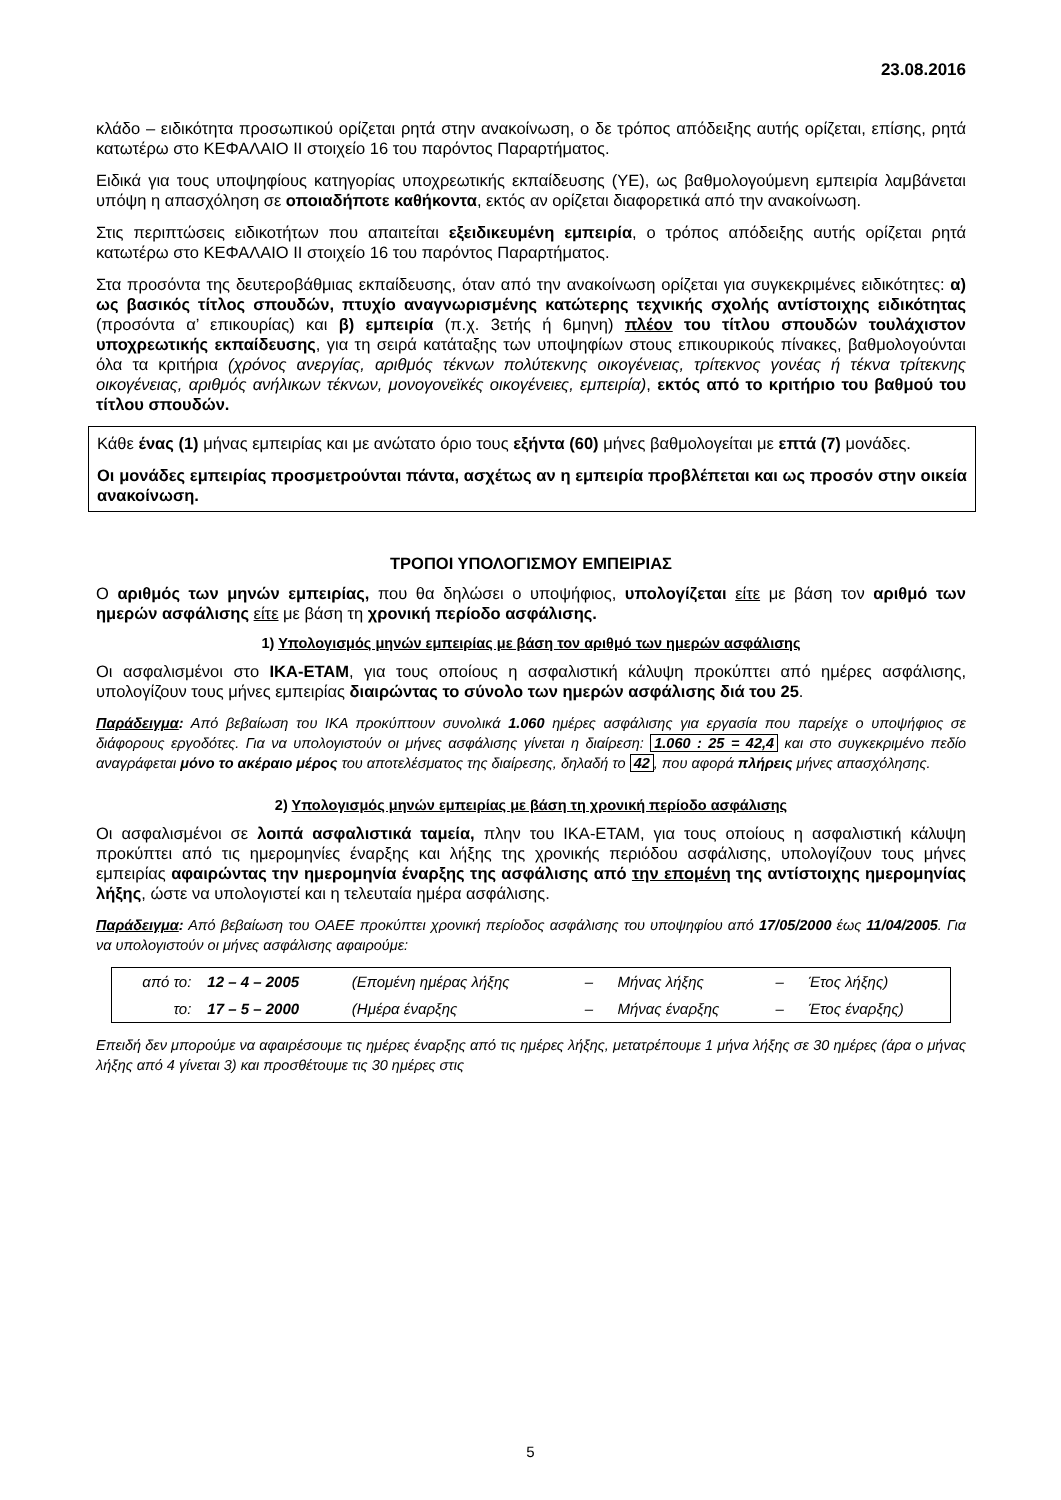23.08.2016
κλάδο – ειδικότητα προσωπικού ορίζεται ρητά στην ανακοίνωση, ο δε τρόπος απόδειξης αυτής ορίζεται, επίσης, ρητά κατωτέρω στο ΚΕΦΑΛΑΙΟ ΙΙ στοιχείο 16 του παρόντος Παραρτήματος.
Ειδικά για τους υποψηφίους κατηγορίας υποχρεωτικής εκπαίδευσης (ΥΕ), ως βαθμολογούμενη εμπειρία λαμβάνεται υπόψη η απασχόληση σε οποιαδήποτε καθήκοντα, εκτός αν ορίζεται διαφορετικά από την ανακοίνωση.
Στις περιπτώσεις ειδικοτήτων που απαιτείται εξειδικευμένη εμπειρία, ο τρόπος απόδειξης αυτής ορίζεται ρητά κατωτέρω στο ΚΕΦΑΛΑΙΟ ΙΙ στοιχείο 16 του παρόντος Παραρτήματος.
Στα προσόντα της δευτεροβάθμιας εκπαίδευσης, όταν από την ανακοίνωση ορίζεται για συγκεκριμένες ειδικότητες: α) ως βασικός τίτλος σπουδών, πτυχίο αναγνωρισμένης κατώτερης τεχνικής σχολής αντίστοιχης ειδικότητας (προσόντα α’ επικουρίας) και β) εμπειρία (π.χ. 3ετής ή 6μηνη) πλέον του τίτλου σπουδών τουλάχιστον υποχρεωτικής εκπαίδευσης, για τη σειρά κατάταξης των υποψηφίων στους επικουρικούς πίνακες, βαθμολογούνται όλα τα κριτήρια (χρόνος ανεργίας, αριθμός τέκνων πολύτεκνης οικογένειας, τρίτεκνος γονέας ή τέκνα τρίτεκνης οικογένειας, αριθμός ανήλικων τέκνων, μονογονεϊκές οικογένειες, εμπειρία), εκτός από το κριτήριο του βαθμού του τίτλου σπουδών.
Κάθε ένας (1) μήνας εμπειρίας και με ανώτατο όριο τους εξήντα (60) μήνες βαθμολογείται με επτά (7) μονάδες.
Οι μονάδες εμπειρίας προσμετρούνται πάντα, ασχέτως αν η εμπειρία προβλέπεται και ως προσόν στην οικεία ανακοίνωση.
ΤΡΟΠΟΙ ΥΠΟΛΟΓΙΣΜΟΥ ΕΜΠΕΙΡΙΑΣ
Ο αριθμός των μηνών εμπειρίας, που θα δηλώσει ο υποψήφιος, υπολογίζεται είτε με βάση τον αριθμό των ημερών ασφάλισης είτε με βάση τη χρονική περίοδο ασφάλισης.
1) Υπολογισμός μηνών εμπειρίας με βάση τον αριθμό των ημερών ασφάλισης
Οι ασφαλισμένοι στο ΙΚΑ-ΕΤΑΜ, για τους οποίους η ασφαλιστική κάλυψη προκύπτει από ημέρες ασφάλισης, υπολογίζουν τους μήνες εμπειρίας διαιρώντας το σύνολο των ημερών ασφάλισης διά του 25.
Παράδειγμα: Από βεβαίωση του ΙΚΑ προκύπτουν συνολικά 1.060 ημέρες ασφάλισης για εργασία που παρείχε ο υποψήφιος σε διάφορους εργοδότες. Για να υπολογιστούν οι μήνες ασφάλισης γίνεται η διαίρεση: 1.060 : 25 = 42,4 και στο συγκεκριμένο πεδίο αναγράφεται μόνο το ακέραιο μέρος του αποτελέσματος της διαίρεσης, δηλαδή το 42, που αφορά πλήρεις μήνες απασχόλησης.
2) Υπολογισμός μηνών εμπειρίας με βάση τη χρονική περίοδο ασφάλισης
Οι ασφαλισμένοι σε λοιπά ασφαλιστικά ταμεία, πλην του ΙΚΑ-ΕΤΑΜ, για τους οποίους η ασφαλιστική κάλυψη προκύπτει από τις ημερομηνίες έναρξης και λήξης της χρονικής περιόδου ασφάλισης, υπολογίζουν τους μήνες εμπειρίας αφαιρώντας την ημερομηνία έναρξης της ασφάλισης από την επομένη της αντίστοιχης ημερομηνίας λήξης, ώστε να υπολογιστεί και η τελευταία ημέρα ασφάλισης.
Παράδειγμα: Από βεβαίωση του ΟΑΕΕ προκύπτει χρονική περίοδος ασφάλισης του υποψηφίου από 17/05/2000 έως 11/04/2005. Για να υπολογιστούν οι μήνες ασφάλισης αφαιρούμε:
| από το: | 12 – 4 – 2005 | (Επομένη ημέρας λήξης | – | Μήνας λήξης | – | Έτος λήξης) |
| το: | 17 – 5 – 2000 | (Ημέρα έναρξης | – | Μήνας έναρξης | – | Έτος έναρξης) |
Επειδή δεν μπορούμε να αφαιρέσουμε τις ημέρες έναρξης από τις ημέρες λήξης, μετατρέπουμε 1 μήνα λήξης σε 30 ημέρες (άρα ο μήνας λήξης από 4 γίνεται 3) και προσθέτουμε τις 30 ημέρες στις
5